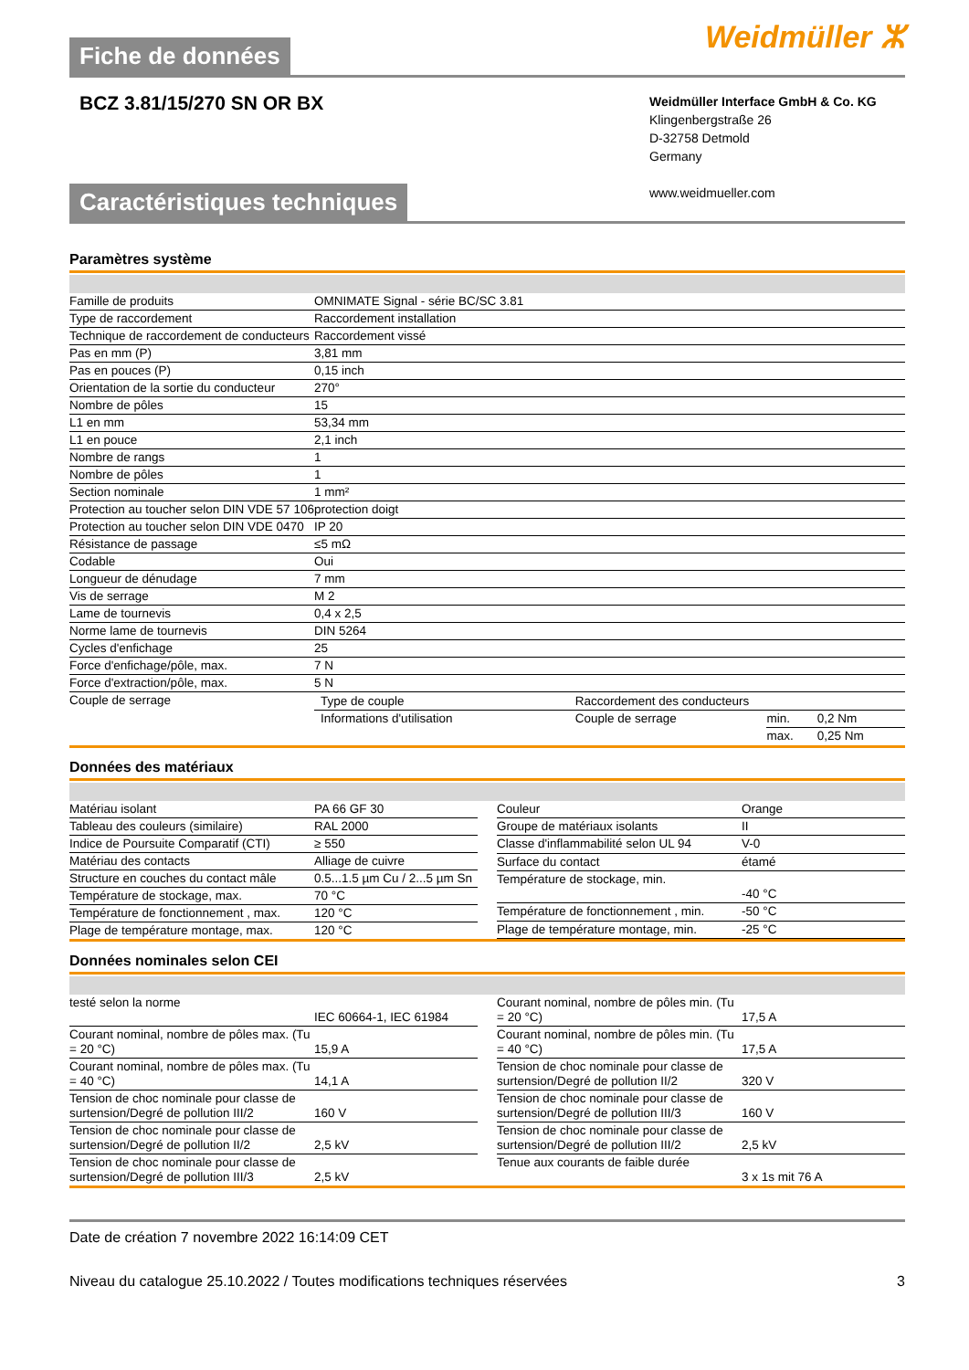Fiche de données
Weidmüller ⵣ
BCZ 3.81/15/270 SN OR BX
Weidmüller Interface GmbH & Co. KG
Klingenbergstraße 26
D-32758 Detmold
Germany
www.weidmueller.com
Caractéristiques techniques
Paramètres système
| Famille de produits | OMNIMATE Signal - série BC/SC 3.81 |
| Type de raccordement | Raccordement installation |
| Technique de raccordement de conducteurs | Raccordement vissé |
| Pas en mm (P) | 3,81 mm |
| Pas en pouces (P) | 0,15 inch |
| Orientation de la sortie du conducteur | 270° |
| Nombre de pôles | 15 |
| L1 en mm | 53,34 mm |
| L1 en pouce | 2,1 inch |
| Nombre de rangs | 1 |
| Nombre de pôles | 1 |
| Section nominale | 1 mm² |
| Protection au toucher selon DIN VDE 57 106 | protection doigt |
| Protection au toucher selon DIN VDE 0470 | IP 20 |
| Résistance de passage | ≤5 mΩ |
| Codable | Oui |
| Longueur de dénudage | 7 mm |
| Vis de serrage | M 2 |
| Lame de tournevis | 0,4 x 2,5 |
| Norme lame de tournevis | DIN 5264 |
| Cycles d'enfichage | 25 |
| Force d'enfichage/pôle, max. | 7 N |
| Force d'extraction/pôle, max. | 5 N |
| Couple de serrage | / Type de couple / Raccordement des conducteurs / / / / Informations d'utilisation / Couple de serrage / min. / 0,2 Nm / / / / max. / 0,25 Nm / |
Données des matériaux
| Matériau isolant | PA 66 GF 30 |
| Tableau des couleurs (similaire) | RAL 2000 |
| Indice de Poursuite Comparatif (CTI) | ≥ 550 |
| Matériau des contacts | Alliage de cuivre |
| Structure en couches du contact mâle | 0.5...1.5 µm Cu / 2...5 µm Sn |
| Température de stockage, max. | 70 °C |
| Température de fonctionnement , max. | 120 °C |
| Plage de température montage, max. | 120 °C |
| Couleur | Orange |
| Groupe de matériaux isolants | II |
| Classe d'inflammabilité selon UL 94 | V-0 |
| Surface du contact | étamé |
| Température de stockage, min. | -40 °C |
| Température de fonctionnement , min. | -50 °C |
| Plage de température montage, min. | -25 °C |
Données nominales selon CEI
| testé selon la norme | IEC 60664-1, IEC 61984 |
| Courant nominal, nombre de pôles max. (Tu = 20 °C) | 15,9 A |
| Courant nominal, nombre de pôles max. (Tu = 40 °C) | 14,1 A |
| Tension de choc nominale pour classe de surtension/Degré de pollution III/2 | 160 V |
| Tension de choc nominale pour classe de surtension/Degré de pollution II/2 | 2,5 kV |
| Tension de choc nominale pour classe de surtension/Degré de pollution III/3 | 2,5 kV |
| Courant nominal, nombre de pôles min. (Tu = 20 °C) | 17,5 A |
| Courant nominal, nombre de pôles min. (Tu = 40 °C) | 17,5 A |
| Tension de choc nominale pour classe de surtension/Degré de pollution II/2 | 320 V |
| Tension de choc nominale pour classe de surtension/Degré de pollution III/3 | 160 V |
| Tension de choc nominale pour classe de surtension/Degré de pollution III/2 | 2,5 kV |
| Tenue aux courants de faible durée | 3 x 1s mit 76 A |
Date de création 7 novembre 2022 16:14:09 CET
Niveau du catalogue 25.10.2022 / Toutes modifications techniques réservées 3